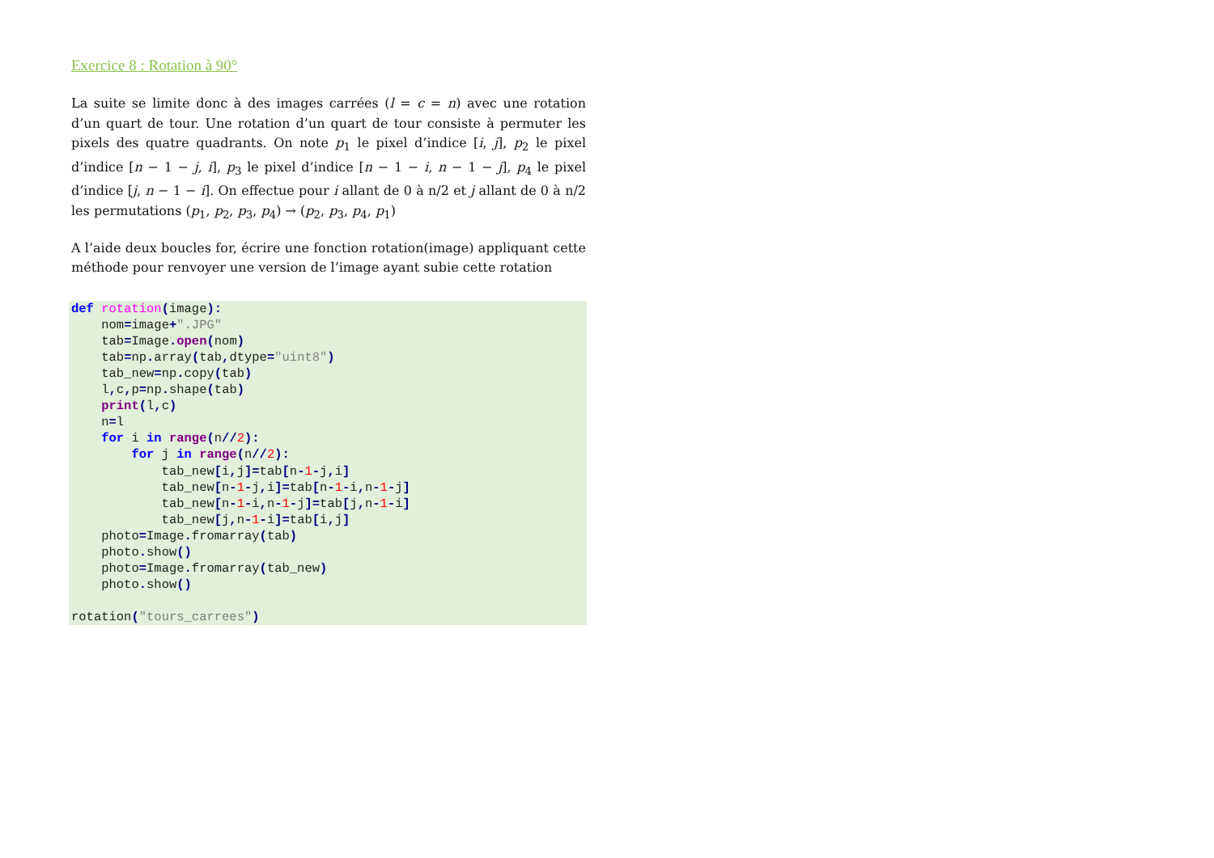Exercice 8 : Rotation à 90°
La suite se limite donc à des images carrées (l = c = n) avec une rotation d’un quart de tour. Une rotation d’un quart de tour consiste à permuter les pixels des quatre quadrants. On note p<sub>1</sub> le pixel d’indice [i, j], p<sub>2</sub> le pixel d’indice [n − 1 − j, i], p<sub>3</sub> le pixel d’indice [n − 1 − i, n − 1 − j], p<sub>4</sub> le pixel d’indice [j, n − 1 − i]. On effectue pour i allant de 0 à n/2 et j allant de 0 à n/2 les permutations (p<sub>1</sub>, p<sub>2</sub>, p<sub>3</sub>, p<sub>4</sub>) → (p<sub>2</sub>, p<sub>3</sub>, p<sub>4</sub>, p<sub>1</sub>)
A l’aide deux boucles for, écrire une fonction rotation(image) appliquant cette méthode pour renvoyer une version de l’image ayant subie cette rotation
def rotation(image):
    nom=image+".JPG"
    tab=Image. open(nom)
    tab=np. array(tab, dtype="uint8")
    tab_new=np. copy(tab)
    l, c, p=np. shape(tab)
    print(l, c)
    n=l
    for i in range(n//2):
        for j in range(n//2):
            tab_new[i, j]=tab[n-1-j, i]
            tab_new[n-1-j, i]=tab[n-1-i, n-1-j]
            tab_new[n-1-i, n-1-j]=tab[j, n-1-i]
            tab_new[j, n-1-i]=tab[i, j]
    photo=Image. fromarray(tab)
    photo. show()
    photo=Image. fromarray(tab_new)
    photo. show()

rotation("tours_carrees")